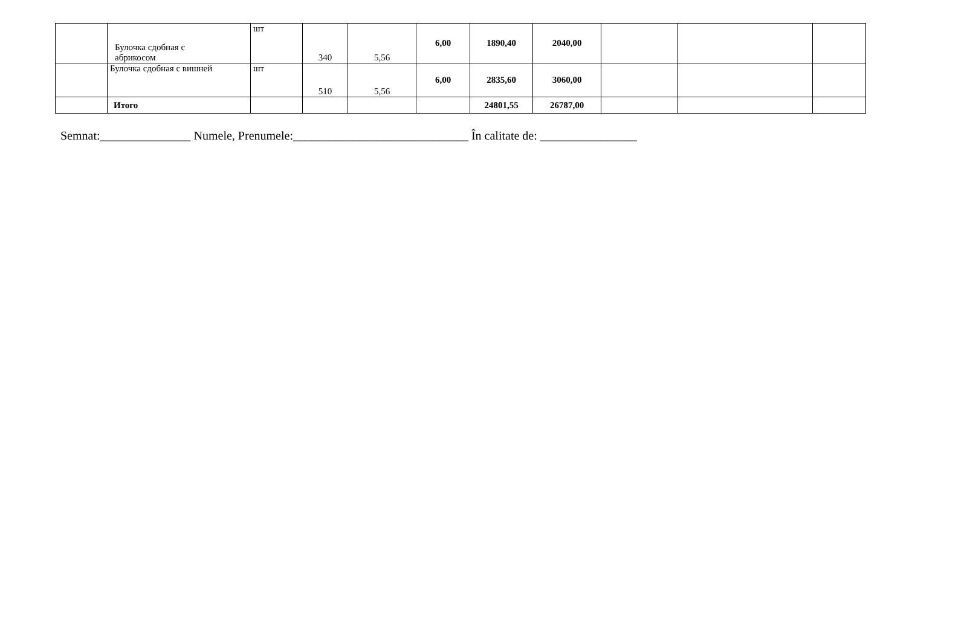| | Булочка сдобная с абрикосом | шт | 340 | 5,56 | 6,00 | 1890,40 | 2040,00 | | | |
| | Булочка сдобная с вишней | шт | 510 | 5,56 | 6,00 | 2835,60 | 3060,00 | | | |
| | Итого | | | | | 24801,55 | 26787,00 | | | |
Semnat:_______________ Numele, Prenumele:_____________________________ În calitate de: ________________